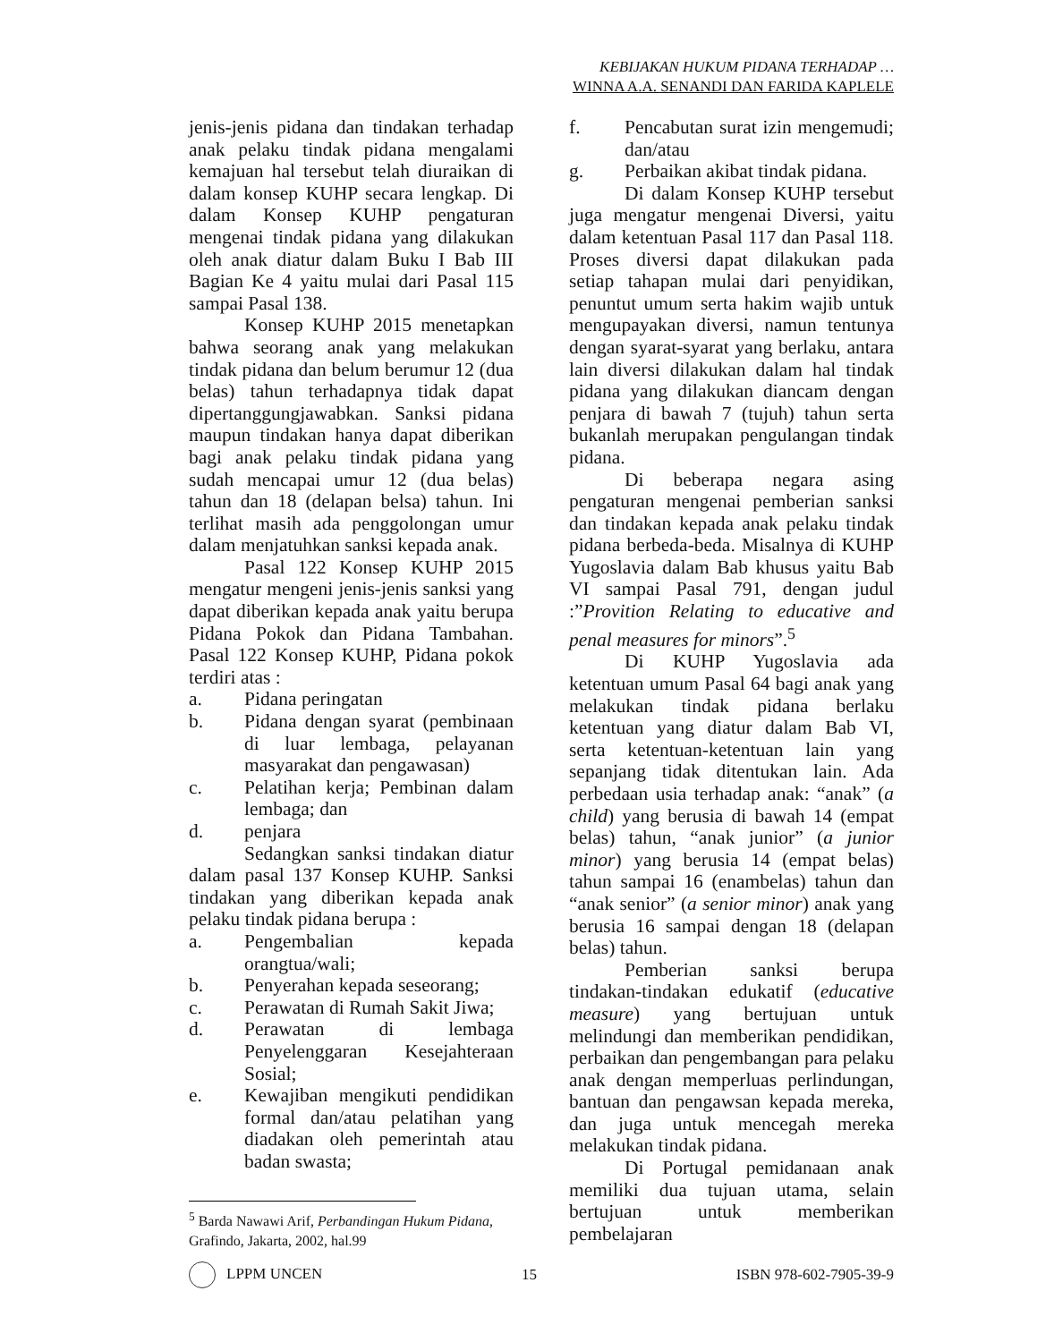KEBIJAKAN HUKUM PIDANA TERHADAP …
WINNA A.A. SENANDI DAN FARIDA KAPLELE
jenis-jenis pidana dan tindakan terhadap anak pelaku tindak pidana mengalami kemajuan hal tersebut telah diuraikan di dalam konsep KUHP secara lengkap. Di dalam Konsep KUHP pengaturan mengenai tindak pidana yang dilakukan oleh anak diatur dalam Buku I Bab III Bagian Ke 4 yaitu mulai dari Pasal 115 sampai Pasal 138.
Konsep KUHP 2015 menetapkan bahwa seorang anak yang melakukan tindak pidana dan belum berumur 12 (dua belas) tahun terhadapnya tidak dapat dipertanggungjawabkan. Sanksi pidana maupun tindakan hanya dapat diberikan bagi anak pelaku tindak pidana yang sudah mencapai umur 12 (dua belas) tahun dan 18 (delapan belsa) tahun. Ini terlihat masih ada penggolongan umur dalam menjatuhkan sanksi kepada anak.
Pasal 122 Konsep KUHP 2015 mengatur mengeni jenis-jenis sanksi yang dapat diberikan kepada anak yaitu berupa Pidana Pokok dan Pidana Tambahan. Pasal 122 Konsep KUHP, Pidana pokok terdiri atas :
a. Pidana peringatan
b. Pidana dengan syarat (pembinaan di luar lembaga, pelayanan masyarakat dan pengawasan)
c. Pelatihan kerja; Pembinan dalam lembaga; dan
d. penjara
Sedangkan sanksi tindakan diatur dalam pasal 137 Konsep KUHP. Sanksi tindakan yang diberikan kepada anak pelaku tindak pidana berupa :
a. Pengembalian kepada orangtua/wali;
b. Penyerahan kepada seseorang;
c. Perawatan di Rumah Sakit Jiwa;
d. Perawatan di lembaga Penyelenggaran Kesejahteraan Sosial;
e. Kewajiban mengikuti pendidikan formal dan/atau pelatihan yang diadakan oleh pemerintah atau badan swasta;
f. Pencabutan surat izin mengemudi; dan/atau
g. Perbaikan akibat tindak pidana.
Di dalam Konsep KUHP tersebut juga mengatur mengenai Diversi, yaitu dalam ketentuan Pasal 117 dan Pasal 118. Proses diversi dapat dilakukan pada setiap tahapan mulai dari penyidikan, penuntut umum serta hakim wajib untuk mengupayakan diversi, namun tentunya dengan syarat-syarat yang berlaku, antara lain diversi dilakukan dalam hal tindak pidana yang dilakukan diancam dengan penjara di bawah 7 (tujuh) tahun serta bukanlah merupakan pengulangan tindak pidana.
Di beberapa negara asing pengaturan mengenai pemberian sanksi dan tindakan kepada anak pelaku tindak pidana berbeda-beda. Misalnya di KUHP Yugoslavia dalam Bab khusus yaitu Bab VI sampai Pasal 791, dengan judul :”Provition Relating to educative and penal measures for minors”.<sup>5</sup>
Di KUHP Yugoslavia ada ketentuan umum Pasal 64 bagi anak yang melakukan tindak pidana berlaku ketentuan yang diatur dalam Bab VI, serta ketentuan-ketentuan lain yang sepanjang tidak ditentukan lain. Ada perbedaan usia terhadap anak: “anak” (a child) yang berusia di bawah 14 (empat belas) tahun, “anak junior” (a junior minor) yang berusia 14 (empat belas) tahun sampai 16 (enambelas) tahun dan “anak senior” (a senior minor) anak yang berusia 16 sampai dengan 18 (delapan belas) tahun.
Pemberian sanksi berupa tindakan-tindakan edukatif (educative measure) yang bertujuan untuk melindungi dan memberikan pendidikan, perbaikan dan pengembangan para pelaku anak dengan memperluas perlindungan, bantuan dan pengawsan kepada mereka, dan juga untuk mencegah mereka melakukan tindak pidana.
Di Portugal pemidanaan anak memiliki dua tujuan utama, selain bertujuan untuk memberikan pembelajaran
<sup>5</sup> Barda Nawawi Arif, Perbandingan Hukum Pidana, Grafindo, Jakarta, 2002, hal.99
LPPM UNCEN 15 ISBN 978-602-7905-39-9